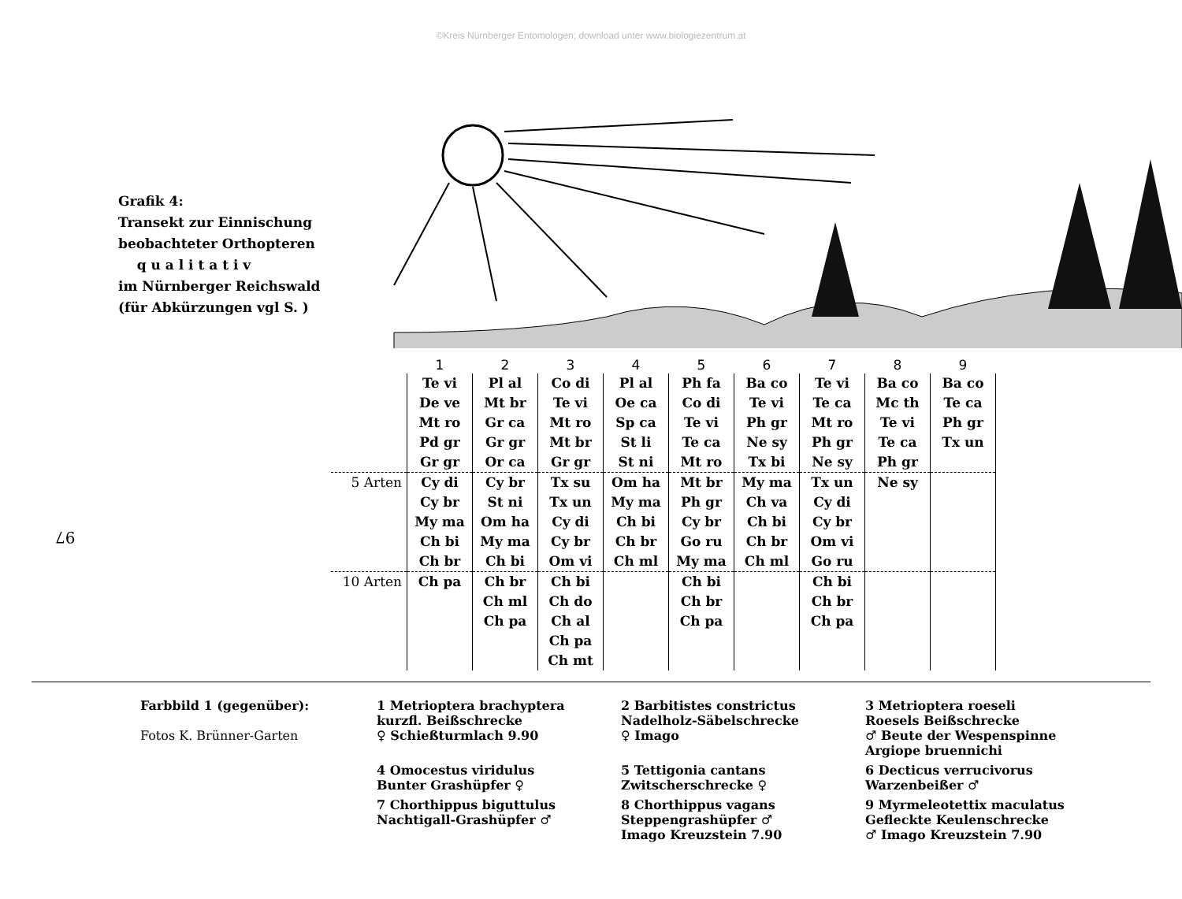©Kreis Nürnberger Entomologen; download unter www.biologiezentrum.at
Grafik 4:
Transekt zur Einnischung
beobachteter Orthopteren
q u a l i t a t i v
im Nürnberger Reichswald
(für Abkürzungen vgl S. )
| | 1 | 2 | 3 | 4 | 5 | 6 | 7 | 8 | 9 |
| --- | --- | --- | --- | --- | --- | --- | --- | --- | --- |
| | Te vi De ve Mt ro Pd gr Gr gr | Pl al Mt br Gr ca Gr gr Or ca | Co di Te vi Mt ro Mt br Gr gr | Pl al Oe ca Sp ca St li St ni | Ph fa Co di Te vi Te ca Mt ro | Ba co Te vi Ph gr Ne sy Tx bi | Te vi Te ca Mt ro Ph gr Ne sy | Ba co Mc th Te vi Te ca Ph gr | Ba co Te ca Ph gr Tx un |
| 5 Arten | Cy di Cy br My ma Ch bi Ch br | Cy br St ni Om ha My ma Ch bi | Tx su Tx un Cy di Cy br Om vi | Om ha My ma Ch bi Ch br Ch ml | Mt br Ph gr Cy br Go ru My ma | My ma Ch va Ch bi Ch br Ch ml | Tx un Cy di Cy br Om vi Go ru | Ne sy | |
| 10 Arten | Ch pa | Ch br Ch ml Ch pa | Ch bi Ch do Ch al Ch pa Ch mt | | Ch bi Ch br Ch pa | | Ch bi Ch br Ch pa | | |
97
Farbbild 1 (gegenüber):
Fotos K. Brünner-Garten
1 Metrioptera brachyptera
kurzfl. Beißschrecke
♀ Schießturmlach 9.90
2 Barbitistes constrictus
Nadelholz-Säbelschrecke
♀ Imago
3 Metrioptera roeseli
Roesels Beißschrecke
♂ Beute der Wespenspinne
Argiope bruennichi
4 Omocestus viridulus
Bunter Grashüpfer ♀
5 Tettigonia cantans
Zwitscherschrecke ♀
6 Decticus verrucivorus
Warzenbeißer ♂
7 Chorthippus biguttulus
Nachtigall-Grashüpfer ♂
8 Chorthippus vagans
Steppengrashüpfer ♂
Imago Kreuzstein 7.90
9 Myrmeleotettix maculatus
Gefleckte Keulenschrecke
♂ Imago Kreuzstein 7.90